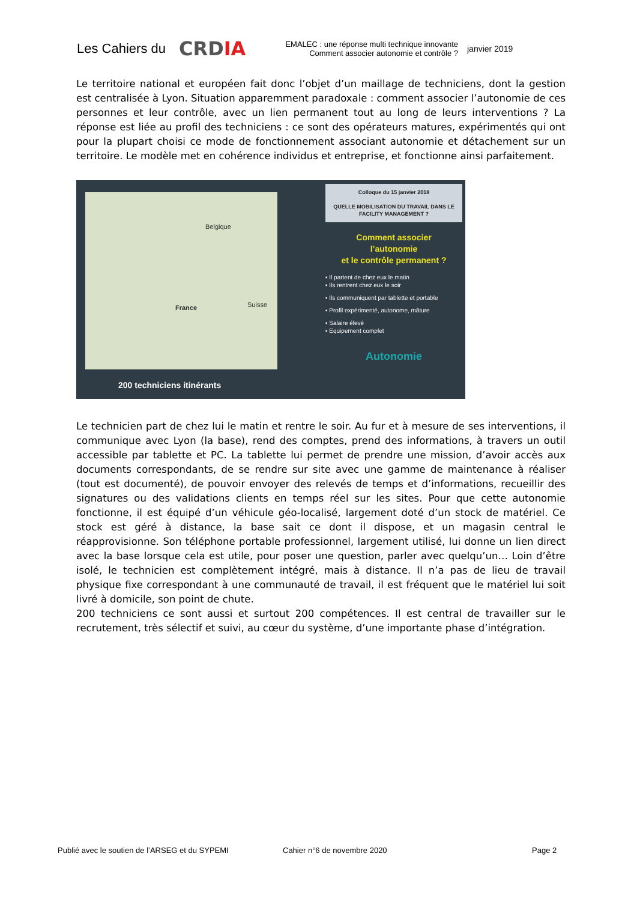Les Cahiers du
CRDIA
EMALEC : une réponse multi technique innovante
Comment associer autonomie et contrôle ?
janvier 2019
Le territoire national et européen fait donc l’objet d’un maillage de techniciens, dont la gestion est centralisée à Lyon. Situation apparemment paradoxale : comment associer l’autonomie de ces personnes et leur contrôle, avec un lien permanent tout au long de leurs interventions ? La réponse est liée au profil des techniciens : ce sont des opérateurs matures, expérimentés qui ont pour la plupart choisi ce mode de fonctionnement associant autonomie et détachement sur un territoire. Le modèle met en cohérence individus et entreprise, et fonctionne ainsi parfaitement.
Belgique
France Suisse
200 techniciens itinérants
Colloque du 15 janvier 2018
QUELLE MOBILISATION DU TRAVAIL DANS LE FACILITY MANAGEMENT ?
Comment associer
l’autonomie
et le contrôle permanent ?
▪ Il partent de chez eux le matin
▪ Ils rentrent chez eux le soir
▪ Ils communiquent par tablette et portable
▪ Profil expérimenté, autonome, mâture
▪ Salaire élevé
▪ Equipement complet
Autonomie
Le technicien part de chez lui le matin et rentre le soir. Au fur et à mesure de ses interventions, il communique avec Lyon (la base), rend des comptes, prend des informations, à travers un outil accessible par tablette et PC. La tablette lui permet de prendre une mission, d’avoir accès aux documents correspondants, de se rendre sur site avec une gamme de maintenance à réaliser (tout est documenté), de pouvoir envoyer des relevés de temps et d’informations, recueillir des signatures ou des validations clients en temps réel sur les sites. Pour que cette autonomie fonctionne, il est équipé d’un véhicule géo-localisé, largement doté d’un stock de matériel. Ce stock est géré à distance, la base sait ce dont il dispose, et un magasin central le réapprovisionne. Son téléphone portable professionnel, largement utilisé, lui donne un lien direct avec la base lorsque cela est utile, pour poser une question, parler avec quelqu’un… Loin d’être isolé, le technicien est complètement intégré, mais à distance. Il n’a pas de lieu de travail physique fixe correspondant à une communauté de travail, il est fréquent que le matériel lui soit livré à domicile, son point de chute.
200 techniciens ce sont aussi et surtout 200 compétences. Il est central de travailler sur le recrutement, très sélectif et suivi, au cœur du système, d’une importante phase d’intégration.
Publié avec le soutien de l’ARSEG et du SYPEMI Cahier n°6 de novembre 2020 Page 2